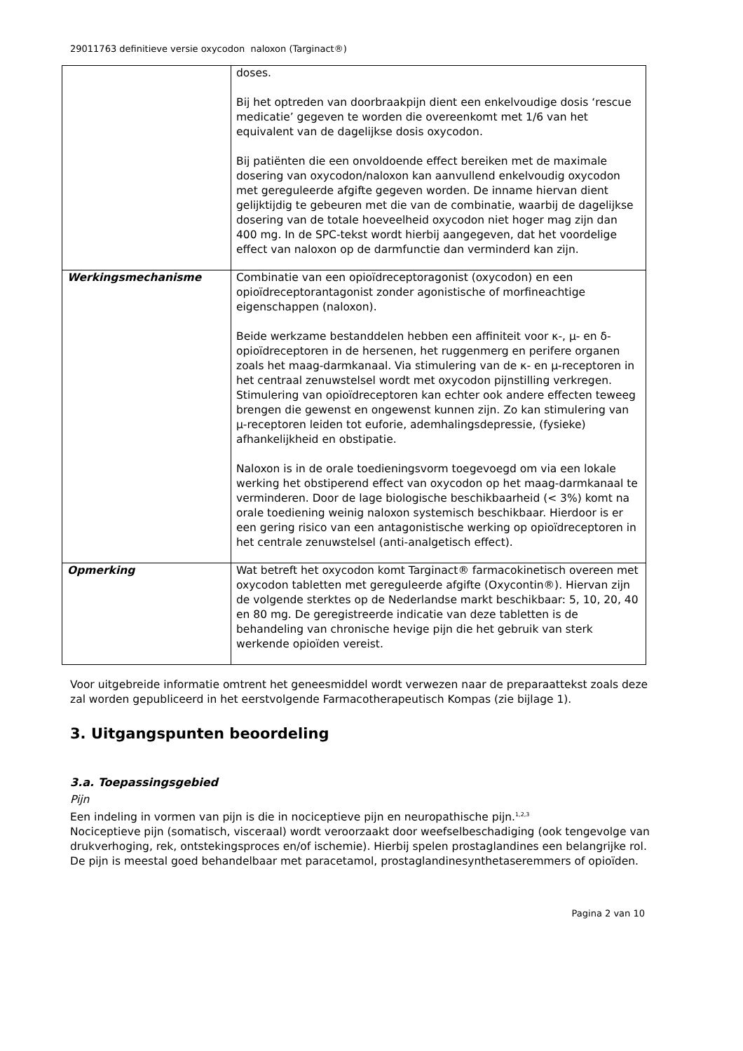29011763 definitieve versie oxycodon naloxon (Targinact®)
| | doses. Bij het optreden van doorbraakpijn dient een enkelvoudige dosis ‘rescue medicatie’ gegeven te worden die overeenkomt met 1/6 van het equivalent van de dagelijkse dosis oxycodon. Bij patiënten die een onvoldoende effect bereiken met de maximale dosering van oxycodon/naloxon kan aanvullend enkelvoudig oxycodon met gereguleerde afgifte gegeven worden. De inname hiervan dient gelijktijdig te gebeuren met die van de combinatie, waarbij de dagelijkse dosering van de totale hoeveelheid oxycodon niet hoger mag zijn dan 400 mg. In de SPC-tekst wordt hierbij aangegeven, dat het voordelige effect van naloxon op de darmfunctie dan verminderd kan zijn. |
| Werkingsmechanisme | Combinatie van een opioïdreceptoragonist (oxycodon) en een opioïdreceptorantagonist zonder agonistische of morfineachtige eigenschappen (naloxon). Beide werkzame bestanddelen hebben een affiniteit voor κ-, μ- en δ-opioïdreceptoren in de hersenen, het ruggenmerg en perifere organen zoals het maag-darmkanaal. Via stimulering van de κ- en μ-receptoren in het centraal zenuwstelsel wordt met oxycodon pijnstilling verkregen. Stimulering van opioïdreceptoren kan echter ook andere effecten teweeg brengen die gewenst en ongewenst kunnen zijn. Zo kan stimulering van μ-receptoren leiden tot euforie, ademhalingsdepressie, (fysieke) afhankelijkheid en obstipatie. Naloxon is in de orale toedieningsvorm toegevoegd om via een lokale werking het obstiperend effect van oxycodon op het maag-darmkanaal te verminderen. Door de lage biologische beschikbaarheid (< 3%) komt na orale toediening weinig naloxon systemisch beschikbaar. Hierdoor is er een gering risico van een antagonistische werking op opioïdreceptoren in het centrale zenuwstelsel (anti-analgetisch effect). |
| Opmerking | Wat betreft het oxycodon komt Targinact® farmacokinetisch overeen met oxycodon tabletten met gereguleerde afgifte (Oxycontin®). Hiervan zijn de volgende sterktes op de Nederlandse markt beschikbaar: 5, 10, 20, 40 en 80 mg. De geregistreerde indicatie van deze tabletten is de behandeling van chronische hevige pijn die het gebruik van sterk werkende opioïden vereist. |
Voor uitgebreide informatie omtrent het geneesmiddel wordt verwezen naar de preparaattekst zoals deze zal worden gepubliceerd in het eerstvolgende Farmacotherapeutisch Kompas (zie bijlage 1).
3. Uitgangspunten beoordeling
3.a. Toepassingsgebied
Pijn
Een indeling in vormen van pijn is die in nociceptieve pijn en neuropathische pijn.<sup>1,2,3</sup>
Nociceptieve pijn (somatisch, visceraal) wordt veroorzaakt door weefselbeschadiging (ook tengevolge van drukverhoging, rek, ontstekingsproces en/of ischemie). Hierbij spelen prostaglandines een belangrijke rol. De pijn is meestal goed behandelbaar met paracetamol, prostaglandinesynthetaseremmers of opioïden.
Pagina 2 van 10